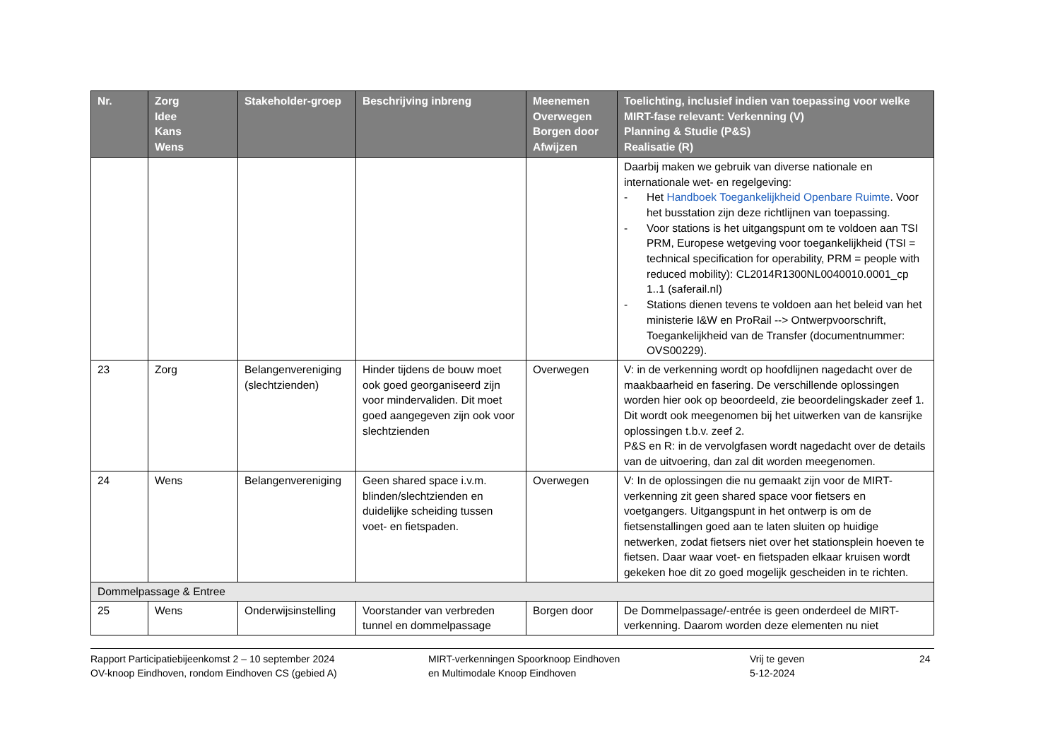| Nr. | Zorg Idee Kans Wens | Stakeholder-groep | Beschrijving inbreng | Meenemen Overwegen Borgen door Afwijzen | Toelichting, inclusief indien van toepassing voor welke MIRT-fase relevant: Verkenning (V) Planning & Studie (P&S) Realisatie (R) |
| --- | --- | --- | --- | --- | --- |
| | | | | | Daarbij maken we gebruik van diverse nationale en internationale wet- en regelgeving: - Het Handboek Toegankelijkheid Openbare Ruimte . Voor het busstation zijn deze richtlijnen van toepassing. - Voor stations is het uitgangspunt om te voldoen aan TSI PRM, Europese wetgeving voor toegankelijkheid (TSI = technical specification for operability, PRM = people with reduced mobility): CL2014R1300NL0040010.0001_cp 1..1 (saferail.nl) - Stations dienen tevens te voldoen aan het beleid van het ministerie I&W en ProRail --> Ontwerpvoorschrift, Toegankelijkheid van de Transfer (documentnummer: OVS00229). |
| 23 | Zorg | Belangenvereniging (slechtzienden) | Hinder tijdens de bouw moet ook goed georganiseerd zijn voor mindervaliden. Dit moet goed aangegeven zijn ook voor slechtzienden | Overwegen | V: in de verkenning wordt op hoofdlijnen nagedacht over de maakbaarheid en fasering. De verschillende oplossingen worden hier ook op beoordeeld, zie beoordelingskader zeef 1. Dit wordt ook meegenomen bij het uitwerken van de kansrijke oplossingen t.b.v. zeef 2. P&S en R: in de vervolgfasen wordt nagedacht over de details van de uitvoering, dan zal dit worden meegenomen. |
| 24 | Wens | Belangenvereniging | Geen shared space i.v.m. blinden/slechtzienden en duidelijke scheiding tussen voet- en fietspaden. | Overwegen | V: In de oplossingen die nu gemaakt zijn voor de MIRT-verkenning zit geen shared space voor fietsers en voetgangers. Uitgangspunt in het ontwerp is om de fietsenstallingen goed aan te laten sluiten op huidige netwerken, zodat fietsers niet over het stationsplein hoeven te fietsen. Daar waar voet- en fietspaden elkaar kruisen wordt gekeken hoe dit zo goed mogelijk gescheiden in te richten. |
| Dommelpassage & Entree | | | | | |
| 25 | Wens | Onderwijsinstelling | Voorstander van verbreden tunnel en dommelpassage | Borgen door | De Dommelpassage/-entrée is geen onderdeel de MIRT-verkenning. Daarom worden deze elementen nu niet |
Rapport Participatiebijeenkomst 2 – 10 september 2024
OV-knoop Eindhoven, rondom Eindhoven CS (gebied A)
MIRT-verkenningen Spoorknoop Eindhoven
en Multimodale Knoop Eindhoven
Vrij te geven
5-12-2024
24